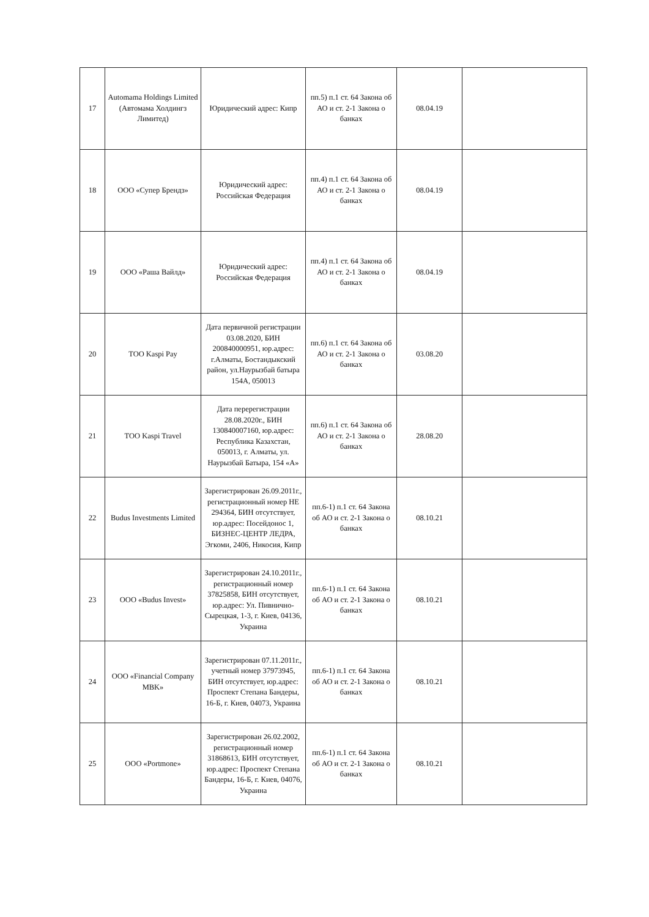| 17 | Automama Holdings Limited (Автомама Холдингз Лимитед) | Юридический адрес: Кипр | пп.5) п.1 ст. 64 Закона об АО и ст. 2-1 Закона о банках | 08.04.19 | |
| 18 | ООО «Супер Брендз» | Юридический адрес: Российская Федерация | пп.4) п.1 ст. 64 Закона об АО и ст. 2-1 Закона о банках | 08.04.19 | |
| 19 | ООО «Раша Вайлд» | Юридический адрес: Российская Федерация | пп.4) п.1 ст. 64 Закона об АО и ст. 2-1 Закона о банках | 08.04.19 | |
| 20 | ТОО Kaspi Pay | Дата первичной регистрации 03.08.2020, БИН 200840000951, юр.адрес: г.Алматы, Бостандыкский район, ул.Наурызбай батыра 154А, 050013 | пп.6) п.1 ст. 64 Закона об АО и ст. 2-1 Закона о банках | 03.08.20 | |
| 21 | ТОО Kaspi Travel | Дата перерегистрации 28.08.2020г., БИН 130840007160, юр.адрес: Республика Казахстан, 050013, г. Алматы, ул. Наурызбай Батыра, 154 «А» | пп.6) п.1 ст. 64 Закона об АО и ст. 2-1 Закона о банках | 28.08.20 | |
| 22 | Budus Investments Limited | Зарегистрирован 26.09.2011г., регистрационный номер HE 294364, БИН отсутствует, юр.адрес: Посейдонос 1, БИЗНЕС-ЦЕНТР ЛЕДРА, Эгкоми, 2406, Никосия, Кипр | пп.6-1) п.1 ст. 64 Закона об АО и ст. 2-1 Закона о банках | 08.10.21 | |
| 23 | ООО «Budus Invest» | Зарегистрирован 24.10.2011г., регистрационный номер 37825858, БИН отсутствует, юр.адрес: Ул. Пивнично-Сырецкая, 1-3, г. Киев, 04136, Украина | пп.6-1) п.1 ст. 64 Закона об АО и ст. 2-1 Закона о банках | 08.10.21 | |
| 24 | ООО «Financial Company MBK» | Зарегистрирован 07.11.2011г., учетный номер 37973945, БИН отсутствует, юр.адрес: Проспект Степана Бандеры, 16-Б, г. Киев, 04073, Украина | пп.6-1) п.1 ст. 64 Закона об АО и ст. 2-1 Закона о банках | 08.10.21 | |
| 25 | ООО «Portmone» | Зарегистрирован 26.02.2002, регистрационный номер 31868613, БИН отсутствует, юр.адрес: Проспект Степана Бандеры, 16-Б, г. Киев, 04076, Украина | пп.6-1) п.1 ст. 64 Закона об АО и ст. 2-1 Закона о банках | 08.10.21 | |